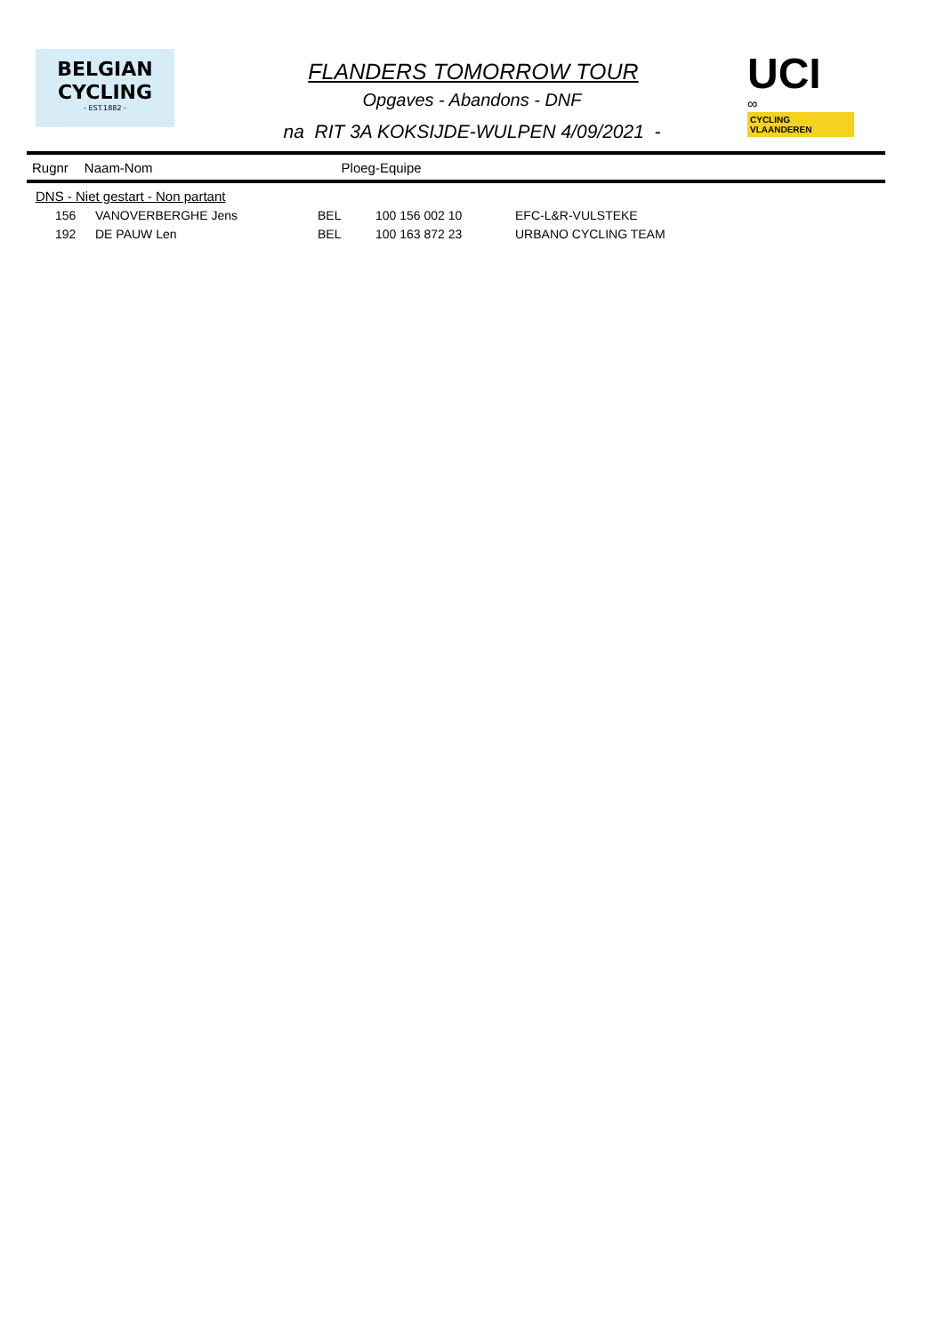BELGIAN
CYCLING
- EST.1882 -
UCI
∞ CYCLING VLAANDEREN
FLANDERS TOMORROW TOUR
Opgaves - Abandons - DNF
na RIT 3A KOKSIJDE-WULPEN 4/09/2021 -
Rugnr Naam-Nom Ploeg-Equipe
| DNS - Niet gestart - Non partant | | | | |
| 156 | VANOVERBERGHE Jens | BEL | 100 156 002 10 | EFC-L&R-VULSTEKE |
| 192 | DE PAUW Len | BEL | 100 163 872 23 | URBANO CYCLING TEAM |